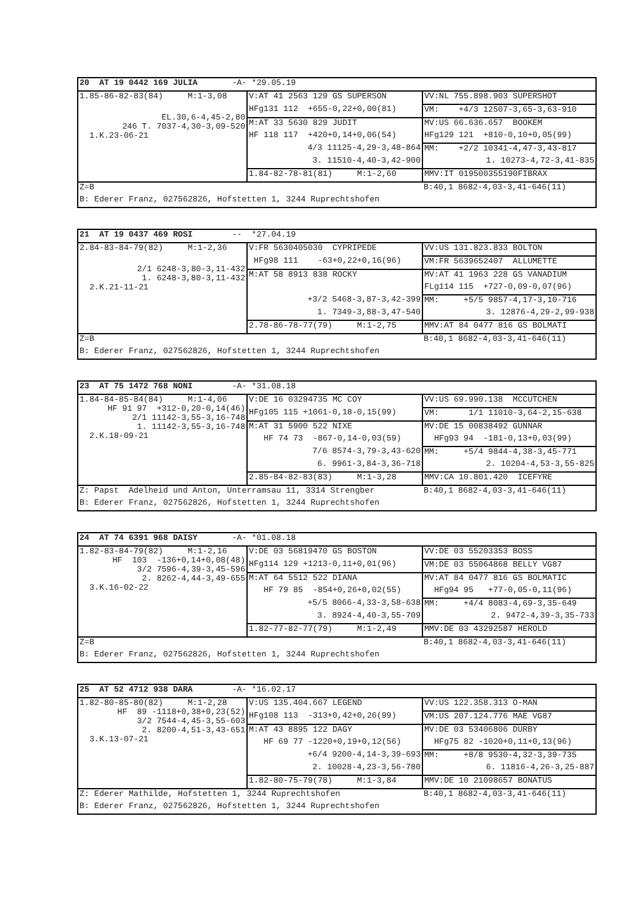| 20 AT 19 0442 169 JULIA -A- *29.05.19 | | |
| 1.85-86-82-83(84) M:1-3,08 EL.30,6-4,45-2,80 246 T. 7037-4,30-3,09-520 1.K.23-06-21 | V:AT 41 2563 129 GS SUPERSON | VV:NL 755.898.903 SUPERSHOT |
| | HFg131 112 +655-0,22+0,00(81) | VM: +4/3 12507-3,65-3,63-910 |
| | M:AT 33 5630 829 JUDIT | MV:US 66.636.657 BOOKEM |
| | HF 118 117 +420+0,14+0,06(54) | HFg129 121 +810-0,10+0,05(99) |
| | 4/3 11125-4,29-3,48-864 | MM: +2/2 10341-4,47-3,43-817 |
| | 3. 11510-4,40-3,42-900 | 1. 10273-4,72-3,41-835 |
| | 1.84-82-78-81(81) M:1-2,60 | MMV:IT 019500355190FIBRAX |
| Z=B | | B:40,1 8682-4,03-3,41-646(11) |
| B: Ederer Franz, 027562826, Hofstetten 1, 3244 Ruprechtshofen | | |
| 21 AT 19 0437 469 ROSI -- *27.04.19 | | |
| 2.84-83-84-79(82) M:1-2,36 2/1 6248-3,80-3,11-432 1. 6248-3,80-3,11-432 2.K.21-11-21 | V:FR 5630405030 CYPRIPEDE | VV:US 131.823.833 BOLTON |
| | HFg98 111 -63+0,22+0,16(96) | VM:FR 5639652407 ALLUMETTE |
| | M:AT 58 8913 838 ROCKY | MV:AT 41 1963 228 GS VANADIUM |
| | | FLg114 115 +727-0,09-0,07(96) |
| | +3/2 5468-3,87-3,42-399 | MM: +5/5 9857-4,17-3,10-716 |
| | 1. 7349-3,88-3,47-540 | 3. 12876-4,29-2,99-938 |
| | 2.78-86-78-77(79) M:1-2,75 | MMV:AT 84 0477 816 GS BOLMATI |
| Z=B | | B:40,1 8682-4,03-3,41-646(11) |
| B: Ederer Franz, 027562826, Hofstetten 1, 3244 Ruprechtshofen | | |
| 23 AT 75 1472 768 NONI -A- *31.08.18 | | |
| 1.84-84-85-84(84) M:1-4,06 HF 91 97 +312-0,20-0,14(46) 2/1 11142-3,55-3,16-748 1. 11142-3,55-3,16-748 2.K.18-09-21 | V:DE 16 03294735 MC COY | VV:US 69.990.138 MCCUTCHEN |
| | HFg105 115 +1061-0,18-0,15(99) | VM: 1/1 11010-3,64-2,15-638 |
| | M:AT 31 5900 522 NIXE | MV:DE 15 00838492 GUNNAR |
| | HF 74 73 -867-0,14-0,03(59) | HFg93 94 -181-0,13+0,03(99) |
| | 7/6 8574-3,79-3,43-620 | MM: +5/4 9844-4,38-3,45-771 |
| | 6. 9961-3,84-3,36-718 | 2. 10204-4,53-3,55-825 |
| | 2.85-84-82-83(83) M:1-3,28 | MMV:CA 10.801.420 ICEFYRE |
| Z: Papst Adelheid und Anton, Unterramsau 11, 3314 Strengber | | B:40,1 8682-4,03-3,41-646(11) |
| B: Ederer Franz, 027562826, Hofstetten 1, 3244 Ruprechtshofen | | |
| 24 AT 74 6391 968 DAISY -A- *01.08.18 | | |
| 1.82-83-84-79(82) M:1-2,16 HF 103 -136+0,14+0,08(48) 3/2 7596-4,39-3,45-596 2. 8262-4,44-3,49-655 3.K.16-02-22 | V:DE 03 56819470 GS BOSTON | VV:DE 03 55203353 BOSS |
| | HFg114 129 +1213-0,11+0,01(96) | VM:DE 03 55064868 BELLY VG87 |
| | M:AT 64 5512 522 DIANA | MV:AT 84 0477 816 GS BOLMATIC |
| | HF 79 85 -854+0,26+0,02(55) | HFg94 95 +77-0,05-0,11(96) |
| | +5/5 8066-4,33-3,58-638 | MM: +4/4 8083-4,69-3,35-649 |
| | 3. 8924-4,40-3,55-709 | 2. 9472-4,39-3,35-733 |
| | 1.82-77-82-77(79) M:1-2,49 | MMV:DE 03 43292587 HEROLD |
| Z=B | | B:40,1 8682-4,03-3,41-646(11) |
| B: Ederer Franz, 027562826, Hofstetten 1, 3244 Ruprechtshofen | | |
| 25 AT 52 4712 938 DARA -A- *16.02.17 | | |
| 1.82-80-85-80(82) M:1-2,28 HF 89 -1118+0,38+0,23(52) 3/2 7544-4,45-3,55-603 2. 8200-4,51-3,43-651 3.K.13-07-21 | V:US 135.404.667 LEGEND | VV:US 122.358.313 O-MAN |
| | HFg108 113 -313+0,42+0,26(99) | VM:US 207.124.776 MAE VG87 |
| | M:AT 43 8895 122 DAGY | MV:DE 03 53406806 DURBY |
| | HF 69 77 -1220+0,19+0,12(56) | HFg75 82 -1020+0,11+0,13(96) |
| | +6/4 9200-4,14-3,39-693 | MM: +8/8 9530-4,32-3,39-735 |
| | 2. 10028-4,23-3,56-780 | 6. 11816-4,26-3,25-887 |
| | 1.82-80-75-79(78) M:1-3,84 | MMV:DE 10 21098657 BONATUS |
| Z: Ederer Mathilde, Hofstetten 1, 3244 Ruprechtshofen | | B:40,1 8682-4,03-3,41-646(11) |
| B: Ederer Franz, 027562826, Hofstetten 1, 3244 Ruprechtshofen | | |